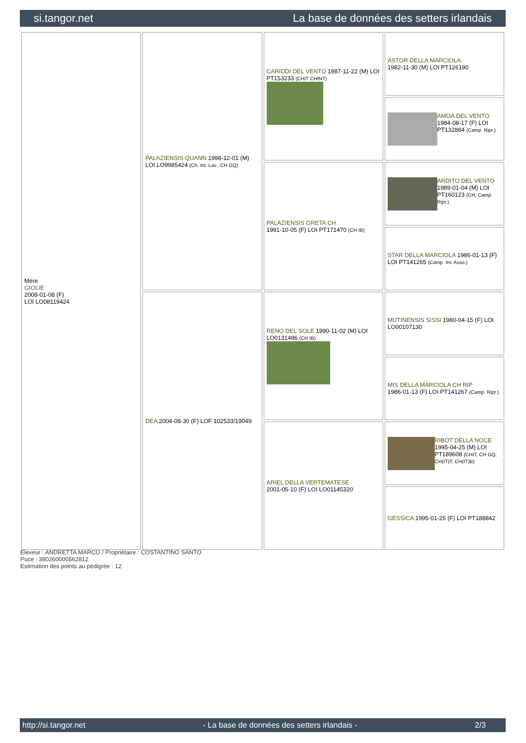si.tangor.net La base de données des setters irlandais
| Mère GIOLIE 2008-01-08 (F) LOI LO08119424 | PALAZIENSIS QUANN 1998-12-01 (M) LOI LO9985424 (Ch. Int. Lav., CH GQ) | CARIDDI DEL VENTO 1987-11-22 (M) LOI PT153233 (CHIT CHINT) | ASTOR DELLA MARCIOLA 1982-11-30 (M) LOI PT126190 |
| | | | AMOA DEL VENTO 1984-08-17 (F) LOI PT132884 (Camp. Ripr.) |
| | | PALAZIENSIS GRETA CH 1991-10-05 (F) LOI PT171470 (CH IB) | ARDITO DEL VENTO 1989-01-04 (M) LOI PT160123 (CH, Camp. Ripr.) |
| | | | STAR DELLA MARCIOLA 1986-01-13 (F) LOI PT141265 (Camp. Int. Asso.) |
| | DEA 2004-08-30 (F) LOF 102533/19049 | RENO DEL SOLE 1990-11-02 (M) LOI LO0131486 (CH IB) | MUTINENSIS SISSI 1980-04-15 (F) LOI LO00107130 |
| | | | MIS DELLA MARCIOLA CH RIP 1986-01-13 (F) LOI PT141267 (Camp. Ripr.) |
| | | ARIEL DELLA VERTEMATESE 2001-05-10 (F) LOI LO01145320 | RIBOT DELLA NOCE 1995-04-25 (M) LOI PT189608 (CHIT, CH GQ, CH(IT)T, CH(IT)B) |
| | | | GESSICA 1995-01-25 (F) LOI PT188842 |
Eleveur : ANDRETTA MARCO / Propriétaire : COSTANTINO SANTO
Puce : 380260000562812
Estimation des points au pédigrée : 12
http://si.tangor.net - La base de données des setters irlandais - 2/3